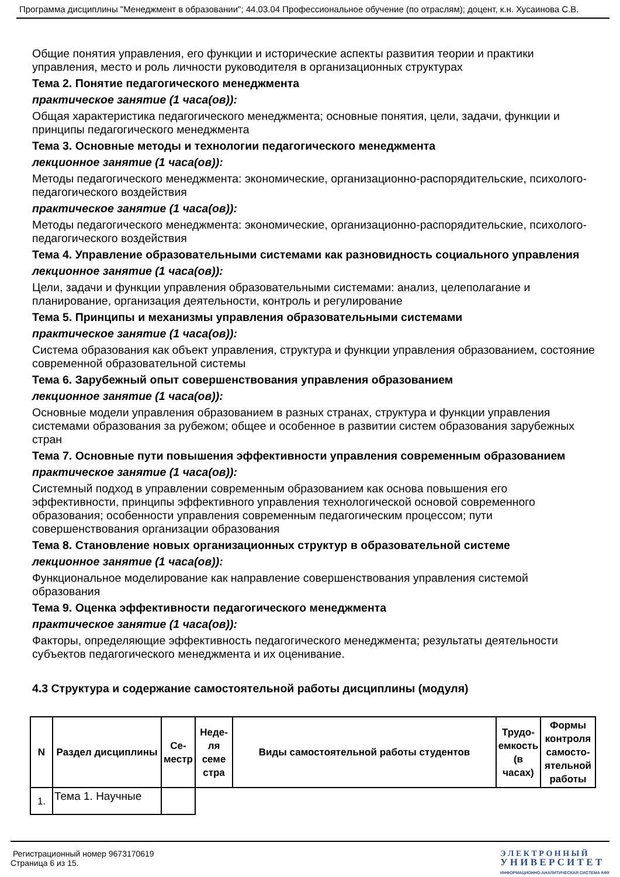Программа дисциплины "Менеджмент в образовании"; 44.03.04 Профессиональное обучение (по отраслям); доцент, к.н. Хусаинова С.В.
Общие понятия управления, его функции и исторические аспекты развития теории и практики управления, место и роль личности руководителя в организационных структурах
Тема 2. Понятие педагогического менеджмента
практическое занятие (1 часа(ов)):
Общая характеристика педагогического менеджмента; основные понятия, цели, задачи, функции и принципы педагогического менеджмента
Тема 3. Основные методы и технологии педагогического менеджмента
лекционное занятие (1 часа(ов)):
Методы педагогического менеджмента: экономические, организационно-распорядительские, психолого-педагогического воздействия
практическое занятие (1 часа(ов)):
Методы педагогического менеджмента: экономические, организационно-распорядительские, психолого-педагогического воздействия
Тема 4. Управление образовательными системами как разновидность социального управления
лекционное занятие (1 часа(ов)):
Цели, задачи и функции управления образовательными системами: анализ, целеполагание и планирование, организация деятельности, контроль и регулирование
Тема 5. Принципы и механизмы управления образовательными системами
практическое занятие (1 часа(ов)):
Система образования как объект управления, структура и функции управления образованием, состояние современной образовательной системы
Тема 6. Зарубежный опыт совершенствования управления образованием
лекционное занятие (1 часа(ов)):
Основные модели управления образованием в разных странах, структура и функции управления системами образования за рубежом; общее и особенное в развитии систем образования зарубежных стран
Тема 7. Основные пути повышения эффективности управления современным образованием
практическое занятие (1 часа(ов)):
Системный подход в управлении современным образованием как основа повышения его эффективности, принципы эффективного управления технологической основой современного образования; особенности управления современным педагогическим процессом; пути совершенствования организации образования
Тема 8. Становление новых организационных структур в образовательной системе
лекционное занятие (1 часа(ов)):
Функциональное моделирование как направление совершенствования управления системой образования
Тема 9. Оценка эффективности педагогического менеджмента
практическое занятие (1 часа(ов)):
Факторы, определяющие эффективность педагогического менеджмента; результаты деятельности субъектов педагогического менеджмента и их оценивание.
4.3 Структура и содержание самостоятельной работы дисциплины (модуля)
| N | Раздел дисциплины | Се-местр | Неде-ля семе стра | Виды самостоятельной работы студентов | Трудо-емкость (в часах) | Формы контроля самосто-ятельной работы |
| --- | --- | --- | --- | --- | --- | --- |
| 1. | Тема 1. Научные | | | | | |
Регистрационный номер 9673170619
Страница 6 из 15.
Э Л Е К Т Р О Н Н Ы Й
У Н И В Е Р С И Т Е Т
ИНФОРМАЦИОННО-АНАЛИТИЧЕСКАЯ СИСТЕМА КФУ